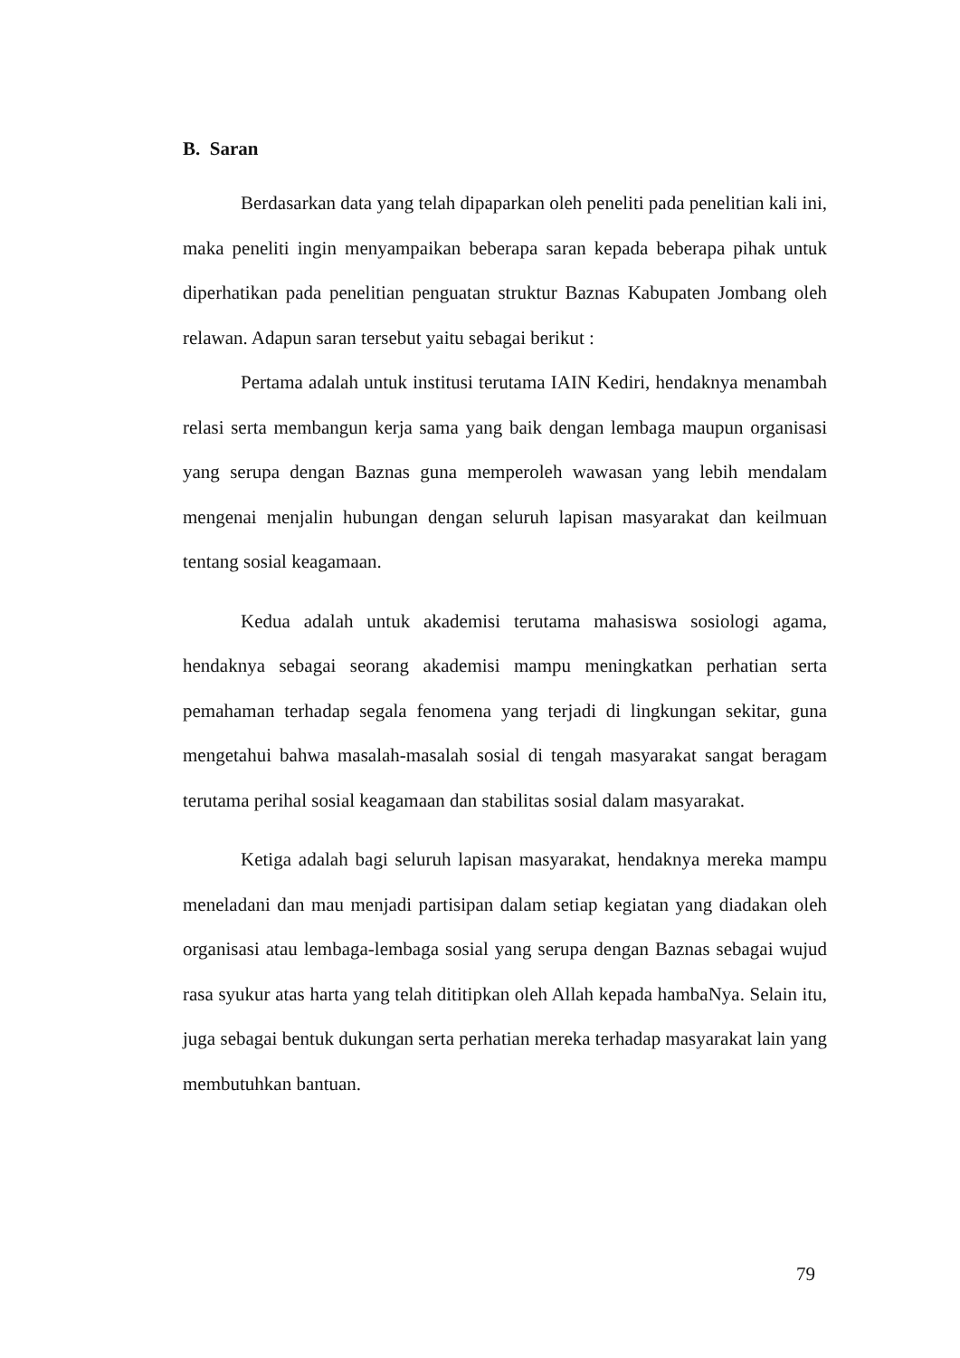B. Saran
Berdasarkan data yang telah dipaparkan oleh peneliti pada penelitian kali ini, maka peneliti ingin menyampaikan beberapa saran kepada beberapa pihak untuk diperhatikan pada penelitian penguatan struktur Baznas Kabupaten Jombang oleh relawan. Adapun saran tersebut yaitu sebagai berikut :
Pertama adalah untuk institusi terutama IAIN Kediri, hendaknya menambah relasi serta membangun kerja sama yang baik dengan lembaga maupun organisasi yang serupa dengan Baznas guna memperoleh wawasan yang lebih mendalam mengenai menjalin hubungan dengan seluruh lapisan masyarakat dan keilmuan tentang sosial keagamaan.
Kedua adalah untuk akademisi terutama mahasiswa sosiologi agama, hendaknya sebagai seorang akademisi mampu meningkatkan perhatian serta pemahaman terhadap segala fenomena yang terjadi di lingkungan sekitar, guna mengetahui bahwa masalah-masalah sosial di tengah masyarakat sangat beragam terutama perihal sosial keagamaan dan stabilitas sosial dalam masyarakat.
Ketiga adalah bagi seluruh lapisan masyarakat, hendaknya mereka mampu meneladani dan mau menjadi partisipan dalam setiap kegiatan yang diadakan oleh organisasi atau lembaga-lembaga sosial yang serupa dengan Baznas sebagai wujud rasa syukur atas harta yang telah dititipkan oleh Allah kepada hambaNya. Selain itu, juga sebagai bentuk dukungan serta perhatian mereka terhadap masyarakat lain yang membutuhkan bantuan.
79